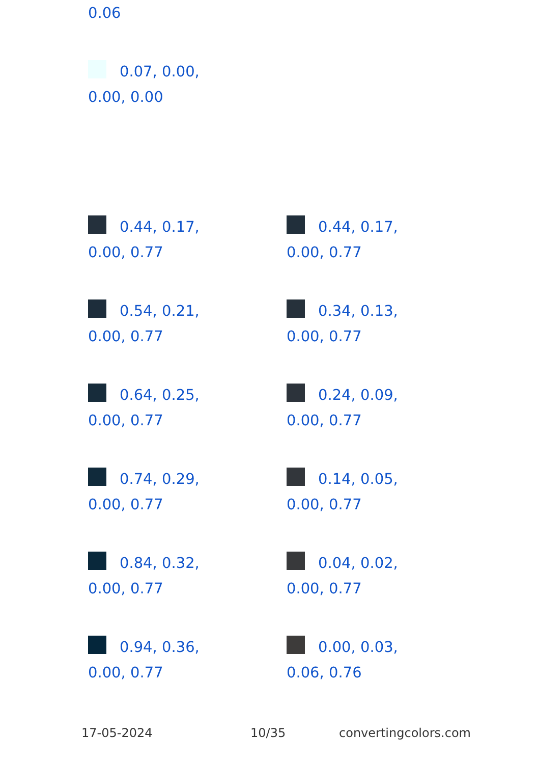0.06
0.07, 0.00, 0.00, 0.00
0.44, 0.17, 0.00, 0.77
0.44, 0.17, 0.00, 0.77
0.54, 0.21, 0.00, 0.77
0.34, 0.13, 0.00, 0.77
0.64, 0.25, 0.00, 0.77
0.24, 0.09, 0.00, 0.77
0.74, 0.29, 0.00, 0.77
0.14, 0.05, 0.00, 0.77
0.84, 0.32, 0.00, 0.77
0.04, 0.02, 0.00, 0.77
0.94, 0.36, 0.00, 0.77
0.00, 0.03, 0.06, 0.76
17-05-2024 10/35 convertingcolors.com